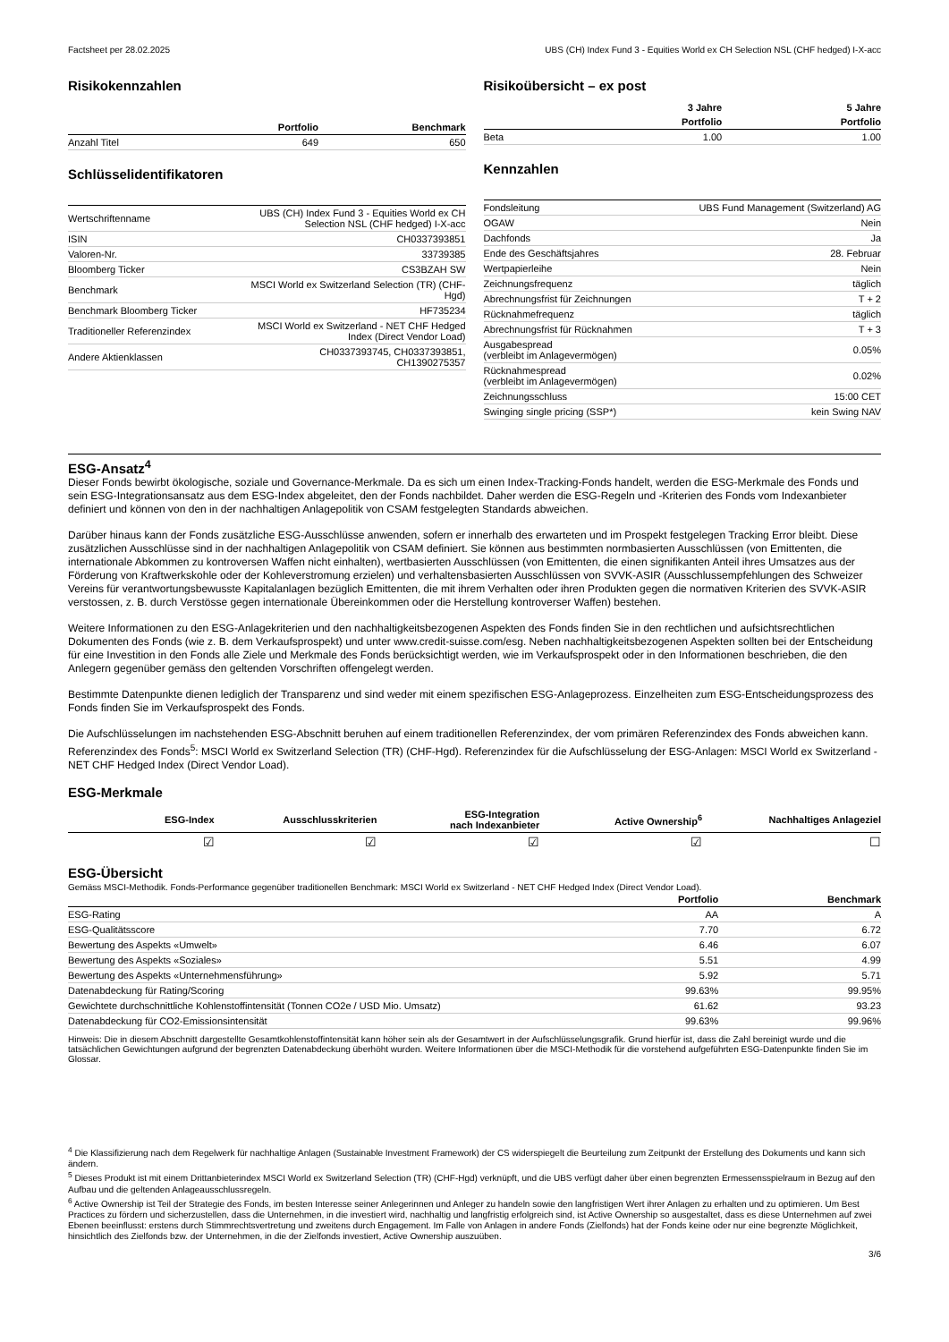Factsheet per 28.02.2025 UBS (CH) Index Fund 3 - Equities World ex CH Selection NSL (CHF hedged) I-X-acc
Risikokennzahlen
| | Portfolio | Benchmark |
| --- | --- | --- |
| Anzahl Titel | 649 | 650 |
Schlüsselidentifikatoren
| Wertschriftenname | UBS (CH) Index Fund 3 - Equities World ex CH Selection NSL (CHF hedged) I-X-acc |
| ISIN | CH0337393851 |
| Valoren-Nr. | 33739385 |
| Bloomberg Ticker | CS3BZAH SW |
| Benchmark | MSCI World ex Switzerland Selection (TR) (CHF- Hgd) |
| Benchmark Bloomberg Ticker | HF735234 |
| Traditioneller Referenzindex | MSCI World ex Switzerland - NET CHF Hedged Index (Direct Vendor Load) |
| Andere Aktienklassen | CH0337393745, CH0337393851, CH1390275357 |
Risikoübersicht – ex post
| | 3 Jahre | 5 Jahre |
| --- | --- | --- |
| | Portfolio | Portfolio |
| Beta | 1.00 | 1.00 |
Kennzahlen
| Fondsleitung | UBS Fund Management (Switzerland) AG |
| OGAW | Nein |
| Dachfonds | Ja |
| Ende des Geschäftsjahres | 28. Februar |
| Wertpapierleihe | Nein |
| Zeichnungsfrequenz | täglich |
| Abrechnungsfrist für Zeichnungen | T + 2 |
| Rücknahmefrequenz | täglich |
| Abrechnungsfrist für Rücknahmen | T + 3 |
| Ausgabespread (verbleibt im Anlagevermögen) | 0.05% |
| Rücknahmespread (verbleibt im Anlagevermögen) | 0.02% |
| Zeichnungsschluss | 15:00 CET |
| Swinging single pricing (SSP*) | kein Swing NAV |
ESG-Ansatz<sup>4</sup>
Dieser Fonds bewirbt ökologische, soziale und Governance-Merkmale. Da es sich um einen Index-Tracking-Fonds handelt, werden die ESG-Merkmale des Fonds und sein ESG-Integrationsansatz aus dem ESG-Index abgeleitet, den der Fonds nachbildet. Daher werden die ESG-Regeln und -Kriterien des Fonds vom Indexanbieter definiert und können von den in der nachhaltigen Anlagepolitik von CSAM festgelegten Standards abweichen.
Darüber hinaus kann der Fonds zusätzliche ESG-Ausschlüsse anwenden, sofern er innerhalb des erwarteten und im Prospekt festgelegen Tracking Error bleibt. Diese zusätzlichen Ausschlüsse sind in der nachhaltigen Anlagepolitik von CSAM definiert. Sie können aus bestimmten normbasierten Ausschlüssen (von Emittenten, die internationale Abkommen zu kontroversen Waffen nicht einhalten), wertbasierten Ausschlüssen (von Emittenten, die einen signifikanten Anteil ihres Umsatzes aus der Förderung von Kraftwerkskohle oder der Kohleverstromung erzielen) und verhaltensbasierten Ausschlüssen von SVVK-ASIR (Ausschlussempfehlungen des Schweizer Vereins für verantwortungsbewusste Kapitalanlagen bezüglich Emittenten, die mit ihrem Verhalten oder ihren Produkten gegen die normativen Kriterien des SVVK-ASIR verstossen, z. B. durch Verstösse gegen internationale Übereinkommen oder die Herstellung kontroverser Waffen) bestehen.
Weitere Informationen zu den ESG-Anlagekriterien und den nachhaltigkeitsbezogenen Aspekten des Fonds finden Sie in den rechtlichen und aufsichtsrechtlichen Dokumenten des Fonds (wie z. B. dem Verkaufsprospekt) und unter www.credit-suisse.com/esg. Neben nachhaltigkeitsbezogenen Aspekten sollten bei der Entscheidung für eine Investition in den Fonds alle Ziele und Merkmale des Fonds berücksichtigt werden, wie im Verkaufsprospekt oder in den Informationen beschrieben, die den Anlegern gegenüber gemäss den geltenden Vorschriften offengelegt werden.
Bestimmte Datenpunkte dienen lediglich der Transparenz und sind weder mit einem spezifischen ESG-Anlageprozess. Einzelheiten zum ESG-Entscheidungsprozess des Fonds finden Sie im Verkaufsprospekt des Fonds.
Die Aufschlüsselungen im nachstehenden ESG-Abschnitt beruhen auf einem traditionellen Referenzindex, der vom primären Referenzindex des Fonds abweichen kann. Referenzindex des Fonds<sup>5</sup>: MSCI World ex Switzerland Selection (TR) (CHF-Hgd). Referenzindex für die Aufschlüsselung der ESG-Anlagen: MSCI World ex Switzerland - NET CHF Hedged Index (Direct Vendor Load).
ESG-Merkmale
| ESG-Index | Ausschlusskriterien | ESG-Integration nach Indexanbieter | Active Ownership<sup>6</sup> | Nachhaltiges Anlageziel |
| --- | --- | --- | --- | --- |
| ☑ | ☑ | ☑ | ☑ | ☐ |
ESG-Übersicht
Gemäss MSCI-Methodik. Fonds-Performance gegenüber traditionellen Benchmark: MSCI World ex Switzerland - NET CHF Hedged Index (Direct Vendor Load).
| | Portfolio | Benchmark |
| --- | --- | --- |
| ESG-Rating | AA | A |
| ESG-Qualitätsscore | 7.70 | 6.72 |
| Bewertung des Aspekts «Umwelt» | 6.46 | 6.07 |
| Bewertung des Aspekts «Soziales» | 5.51 | 4.99 |
| Bewertung des Aspekts «Unternehmensführung» | 5.92 | 5.71 |
| Datenabdeckung für Rating/Scoring | 99.63% | 99.95% |
| Gewichtete durchschnittliche Kohlenstoffintensität (Tonnen CO2e / USD Mio. Umsatz) | 61.62 | 93.23 |
| Datenabdeckung für CO2-Emissionsintensität | 99.63% | 99.96% |
Hinweis: Die in diesem Abschnitt dargestellte Gesamtkohlenstoffintensität kann höher sein als der Gesamtwert in der Aufschlüsselungsgrafik. Grund hierfür ist, dass die Zahl bereinigt wurde und die tatsächlichen Gewichtungen aufgrund der begrenzten Datenabdeckung überhöht wurden. Weitere Informationen über die MSCI-Methodik für die vorstehend aufgeführten ESG-Datenpunkte finden Sie im Glossar.
<sup>4</sup> Die Klassifizierung nach dem Regelwerk für nachhaltige Anlagen (Sustainable Investment Framework) der CS widerspiegelt die Beurteilung zum Zeitpunkt der Erstellung des Dokuments und kann sich ändern.
<sup>5</sup> Dieses Produkt ist mit einem Drittanbieterindex MSCI World ex Switzerland Selection (TR) (CHF-Hgd) verknüpft, und die UBS verfügt daher über einen begrenzten Ermessensspielraum in Bezug auf den Aufbau und die geltenden Anlageausschlussregeln.
<sup>6</sup> Active Ownership ist Teil der Strategie des Fonds, im besten Interesse seiner Anlegerinnen und Anleger zu handeln sowie den langfristigen Wert ihrer Anlagen zu erhalten und zu optimieren. Um Best Practices zu fördern und sicherzustellen, dass die Unternehmen, in die investiert wird, nachhaltig und langfristig erfolgreich sind, ist Active Ownership so ausgestaltet, dass es diese Unternehmen auf zwei Ebenen beeinflusst: erstens durch Stimmrechtsvertretung und zweitens durch Engagement. Im Falle von Anlagen in andere Fonds (Zielfonds) hat der Fonds keine oder nur eine begrenzte Möglichkeit, hinsichtlich des Zielfonds bzw. der Unternehmen, in die der Zielfonds investiert, Active Ownership auszuüben.
3/6